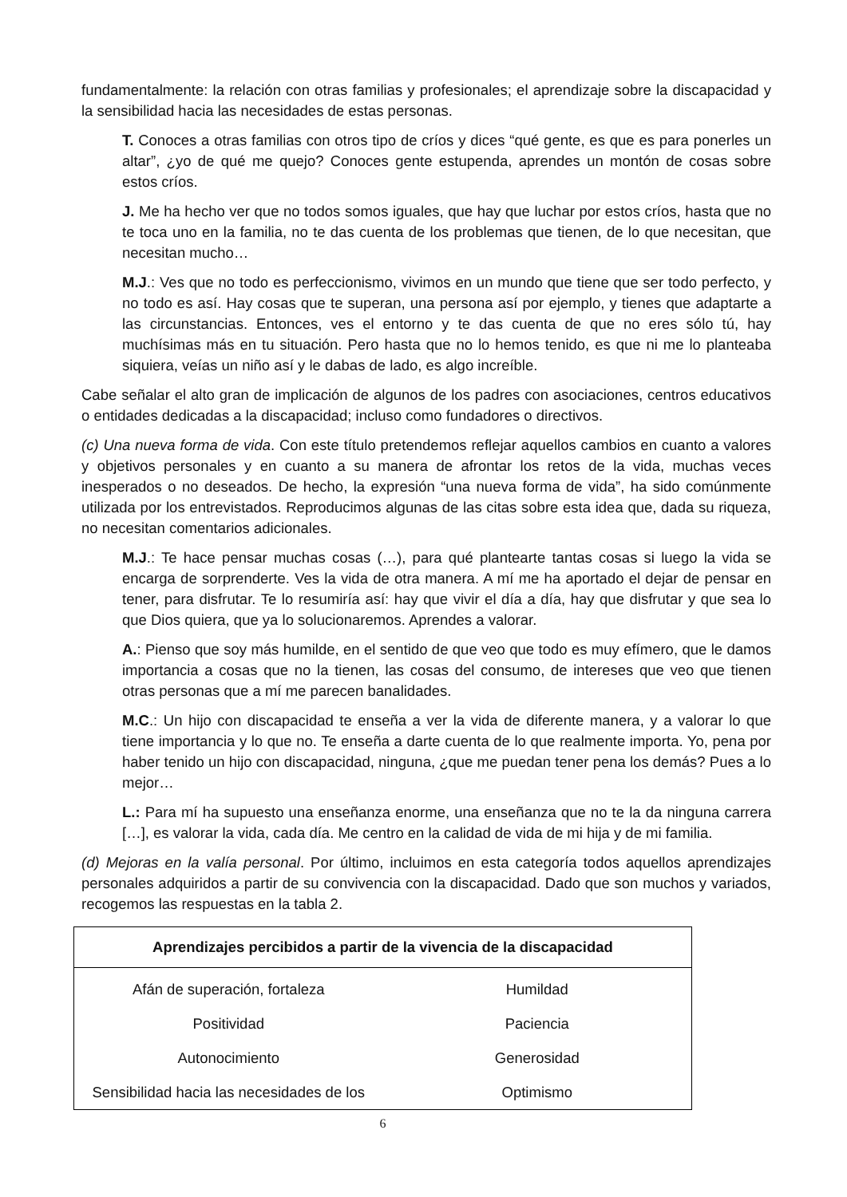fundamentalmente: la relación con otras familias y profesionales; el aprendizaje sobre la discapacidad y la sensibilidad hacia las necesidades de estas personas.
T. Conoces a otras familias con otros tipo de críos y dices “qué gente, es que es para ponerles un altar”, ¿yo de qué me quejo? Conoces gente estupenda, aprendes un montón de cosas sobre estos críos.
J. Me ha hecho ver que no todos somos iguales, que hay que luchar por estos críos, hasta que no te toca uno en la familia, no te das cuenta de los problemas que tienen, de lo que necesitan, que necesitan mucho…
M.J.: Ves que no todo es perfeccionismo, vivimos en un mundo que tiene que ser todo perfecto, y no todo es así. Hay cosas que te superan, una persona así por ejemplo, y tienes que adaptarte a las circunstancias. Entonces, ves el entorno y te das cuenta de que no eres sólo tú, hay muchísimas más en tu situación. Pero hasta que no lo hemos tenido, es que ni me lo planteaba siquiera, veías un niño así y le dabas de lado, es algo increíble.
Cabe señalar el alto gran de implicación de algunos de los padres con asociaciones, centros educativos o entidades dedicadas a la discapacidad; incluso como fundadores o directivos.
(c) Una nueva forma de vida. Con este título pretendemos reflejar aquellos cambios en cuanto a valores y objetivos personales y en cuanto a su manera de afrontar los retos de la vida, muchas veces inesperados o no deseados. De hecho, la expresión “una nueva forma de vida”, ha sido comúnmente utilizada por los entrevistados. Reproducimos algunas de las citas sobre esta idea que, dada su riqueza, no necesitan comentarios adicionales.
M.J.: Te hace pensar muchas cosas (…), para qué plantearte tantas cosas si luego la vida se encarga de sorprenderte. Ves la vida de otra manera. A mí me ha aportado el dejar de pensar en tener, para disfrutar. Te lo resumiría así: hay que vivir el día a día, hay que disfrutar y que sea lo que Dios quiera, que ya lo solucionaremos. Aprendes a valorar.
A.: Pienso que soy más humilde, en el sentido de que veo que todo es muy efímero, que le damos importancia a cosas que no la tienen, las cosas del consumo, de intereses que veo que tienen otras personas que a mí me parecen banalidades.
M.C.: Un hijo con discapacidad te enseña a ver la vida de diferente manera, y a valorar lo que tiene importancia y lo que no. Te enseña a darte cuenta de lo que realmente importa. Yo, pena por haber tenido un hijo con discapacidad, ninguna, ¿que me puedan tener pena los demás? Pues a lo mejor…
L.: Para mí ha supuesto una enseñanza enorme, una enseñanza que no te la da ninguna carrera […], es valorar la vida, cada día. Me centro en la calidad de vida de mi hija y de mi familia.
(d) Mejoras en la valía personal. Por último, incluimos en esta categoría todos aquellos aprendizajes personales adquiridos a partir de su convivencia con la discapacidad. Dado que son muchos y variados, recogemos las respuestas en la tabla 2.
| Aprendizajes percibidos a partir de la vivencia de la discapacidad | |
| --- | --- |
| Afán de superación, fortaleza | Humildad |
| Positividad | Paciencia |
| Autonocimiento | Generosidad |
| Sensibilidad hacia las necesidades de los | Optimismo |
6